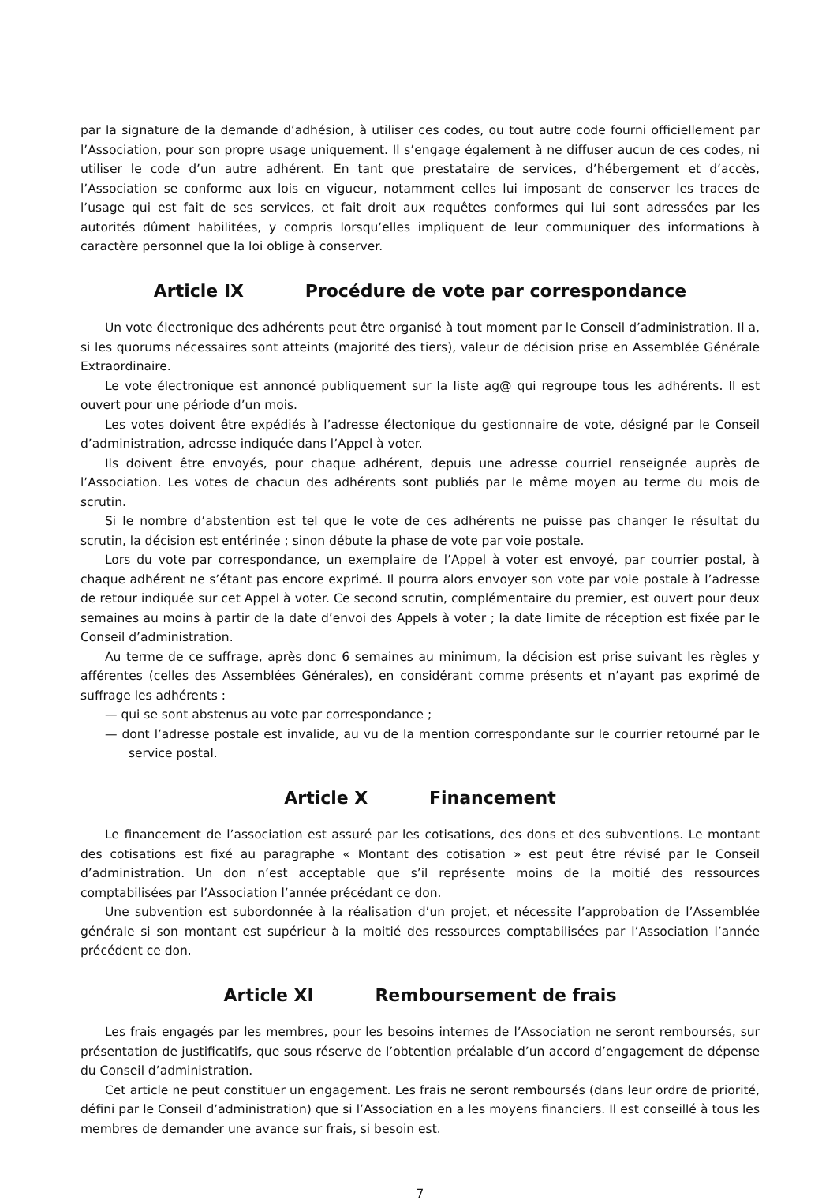par la signature de la demande d’adhésion, à utiliser ces codes, ou tout autre code fourni officiellement par l’Association, pour son propre usage uniquement. Il s’engage également à ne diffuser aucun de ces codes, ni utiliser le code d’un autre adhérent. En tant que prestataire de services, d’hébergement et d’accès, l’Association se conforme aux lois en vigueur, notamment celles lui imposant de conserver les traces de l’usage qui est fait de ses services, et fait droit aux requêtes conformes qui lui sont adressées par les autorités dûment habilitées, y compris lorsqu’elles impliquent de leur communiquer des informations à caractère personnel que la loi oblige à conserver.
Article IX Procédure de vote par correspondance
Un vote électronique des adhérents peut être organisé à tout moment par le Conseil d’administration. Il a, si les quorums nécessaires sont atteints (majorité des tiers), valeur de décision prise en Assemblée Générale Extraordinaire.
Le vote électronique est annoncé publiquement sur la liste ag@ qui regroupe tous les adhérents. Il est ouvert pour une période d’un mois.
Les votes doivent être expédiés à l’adresse électonique du gestionnaire de vote, désigné par le Conseil d’administration, adresse indiquée dans l’Appel à voter.
Ils doivent être envoyés, pour chaque adhérent, depuis une adresse courriel renseignée auprès de l’Association. Les votes de chacun des adhérents sont publiés par le même moyen au terme du mois de scrutin.
Si le nombre d’abstention est tel que le vote de ces adhérents ne puisse pas changer le résultat du scrutin, la décision est entérinée ; sinon débute la phase de vote par voie postale.
Lors du vote par correspondance, un exemplaire de l’Appel à voter est envoyé, par courrier postal, à chaque adhérent ne s’étant pas encore exprimé. Il pourra alors envoyer son vote par voie postale à l’adresse de retour indiquée sur cet Appel à voter. Ce second scrutin, complémentaire du premier, est ouvert pour deux semaines au moins à partir de la date d’envoi des Appels à voter ; la date limite de réception est fixée par le Conseil d’administration.
Au terme de ce suffrage, après donc 6 semaines au minimum, la décision est prise suivant les règles y afférentes (celles des Assemblées Générales), en considérant comme présents et n’ayant pas exprimé de suffrage les adhérents :
— qui se sont abstenus au vote par correspondance ;
— dont l’adresse postale est invalide, au vu de la mention correspondante sur le courrier retourné par le service postal.
Article X Financement
Le financement de l’association est assuré par les cotisations, des dons et des subventions. Le montant des cotisations est fixé au paragraphe « Montant des cotisation » est peut être révisé par le Conseil d’administration. Un don n’est acceptable que s’il représente moins de la moitié des ressources comptabilisées par l’Association l’année précédant ce don.
Une subvention est subordonnée à la réalisation d’un projet, et nécessite l’approbation de l’Assemblée générale si son montant est supérieur à la moitié des ressources comptabilisées par l’Association l’année précédent ce don.
Article XI Remboursement de frais
Les frais engagés par les membres, pour les besoins internes de l’Association ne seront remboursés, sur présentation de justificatifs, que sous réserve de l’obtention préalable d’un accord d’engagement de dépense du Conseil d’administration.
Cet article ne peut constituer un engagement. Les frais ne seront remboursés (dans leur ordre de priorité, défini par le Conseil d’administration) que si l’Association en a les moyens financiers. Il est conseillé à tous les membres de demander une avance sur frais, si besoin est.
7